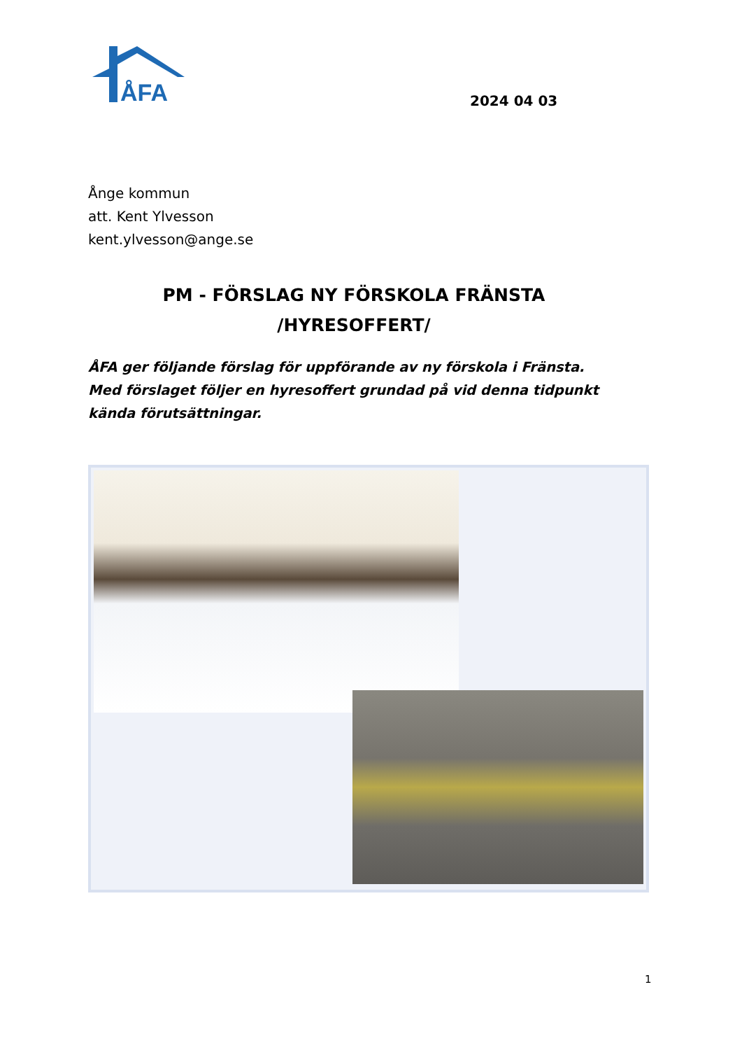ÅFA
2024 04 03
Ånge kommun
att. Kent Ylvesson
kent.ylvesson@ange.se
PM - FÖRSLAG NY FÖRSKOLA FRÄNSTA
/HYRESOFFERT/
ÅFA ger följande förslag för uppförande av ny förskola i Fränsta.
Med förslaget följer en hyresoffert grundad på vid denna tidpunkt kända förutsättningar.
1